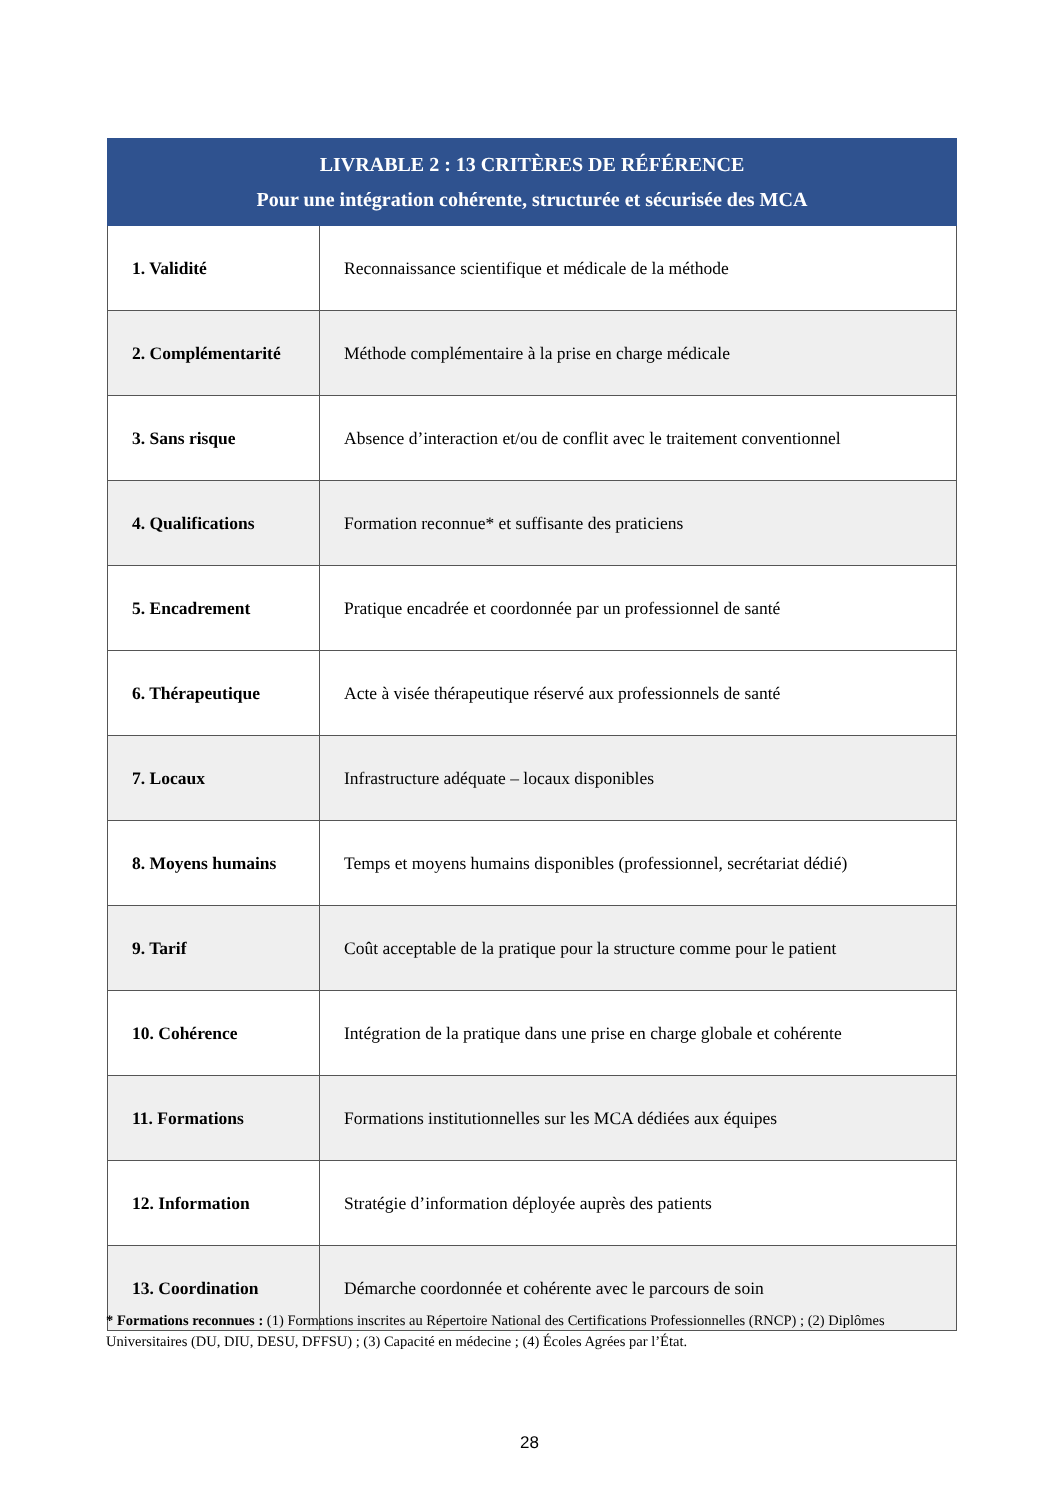| LIVRABLE 2 : 13 CRITÈRES DE RÉFÉRENCE Pour une intégration cohérente, structurée et sécurisée des MCA | |
| --- | --- |
| 1. Validité | Reconnaissance scientifique et médicale de la méthode |
| 2. Complémentarité | Méthode complémentaire à la prise en charge médicale |
| 3. Sans risque | Absence d’interaction et/ou de conflit avec le traitement conventionnel |
| 4. Qualifications | Formation reconnue* et suffisante des praticiens |
| 5. Encadrement | Pratique encadrée et coordonnée par un professionnel de santé |
| 6. Thérapeutique | Acte à visée thérapeutique réservé aux professionnels de santé |
| 7. Locaux | Infrastructure adéquate – locaux disponibles |
| 8. Moyens humains | Temps et moyens humains disponibles (professionnel, secrétariat dédié) |
| 9. Tarif | Coût acceptable de la pratique pour la structure comme pour le patient |
| 10. Cohérence | Intégration de la pratique dans une prise en charge globale et cohérente |
| 11. Formations | Formations institutionnelles sur les MCA dédiées aux équipes |
| 12. Information | Stratégie d’information déployée auprès des patients |
| 13. Coordination | Démarche coordonnée et cohérente avec le parcours de soin |
* Formations reconnues : (1) Formations inscrites au Répertoire National des Certifications Professionnelles (RNCP) ; (2) Diplômes Universitaires (DU, DIU, DESU, DFFSU) ; (3) Capacité en médecine ; (4) Écoles Agrées par l’État.
28